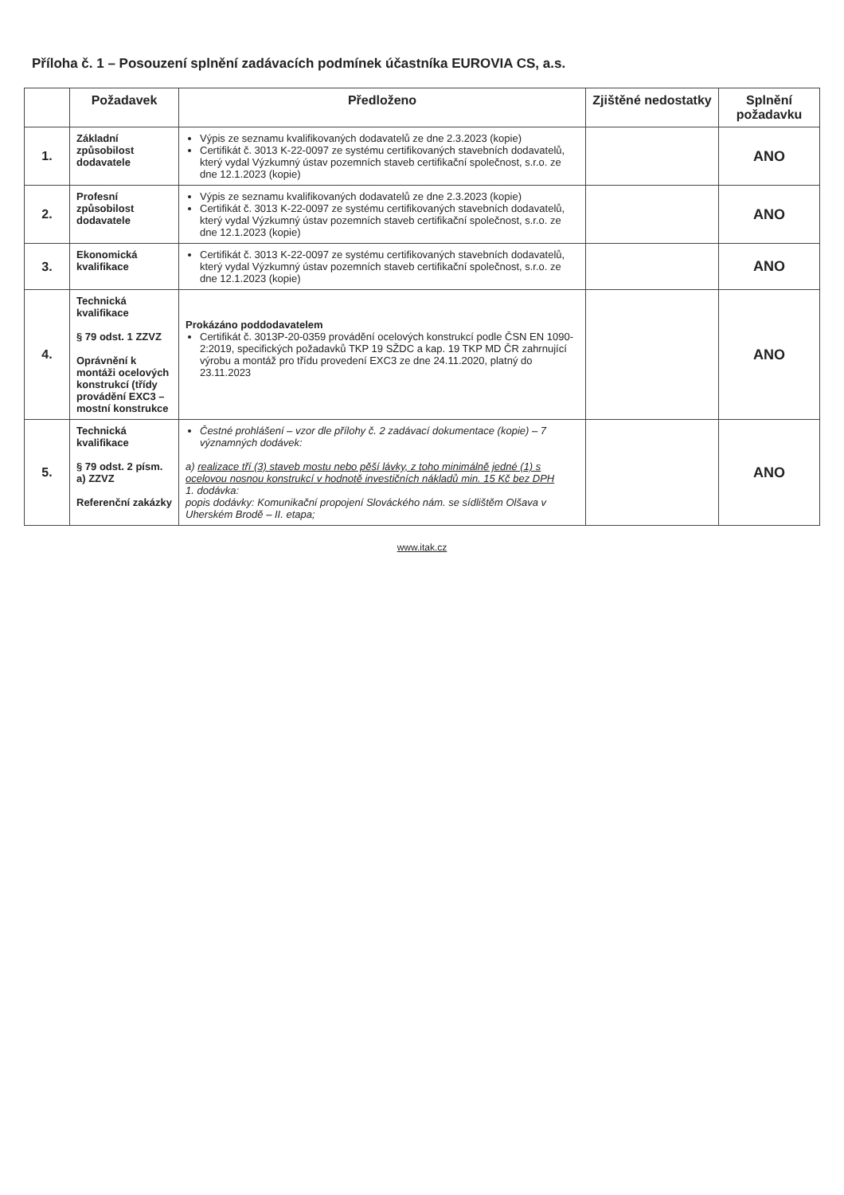Příloha č. 1 – Posouzení splnění zadávacích podmínek účastníka EUROVIA CS, a.s.
| | Požadavek | Předloženo | Zjištěné nedostatky | Splnění požadavku |
| --- | --- | --- | --- | --- |
| 1. | Základní způsobilost dodavatele | Výpis ze seznamu kvalifikovaných dodavatelů ze dne 2.3.2023 (kopie) Certifikát č. 3013 K-22-0097 ze systému certifikovaných stavebních dodavatelů, který vydal Výzkumný ústav pozemních staveb certifikační společnost, s.r.o. ze dne 12.1.2023 (kopie) | | ANO |
| 2. | Profesní způsobilost dodavatele | Výpis ze seznamu kvalifikovaných dodavatelů ze dne 2.3.2023 (kopie) Certifikát č. 3013 K-22-0097 ze systému certifikovaných stavebních dodavatelů, který vydal Výzkumný ústav pozemních staveb certifikační společnost, s.r.o. ze dne 12.1.2023 (kopie) | | ANO |
| 3. | Ekonomická kvalifikace | Certifikát č. 3013 K-22-0097 ze systému certifikovaných stavebních dodavatelů, který vydal Výzkumný ústav pozemních staveb certifikační společnost, s.r.o. ze dne 12.1.2023 (kopie) | | ANO |
| 4. | Technická kvalifikace § 79 odst. 1 ZZVZ Oprávnění k montáži ocelových konstrukcí (třídy provádění EXC3 – mostní konstrukce | Prokázáno poddodavatelem Certifikát č. 3013P-20-0359 provádění ocelových konstrukcí podle ČSN EN 1090-2:2019, specifických požadavků TKP 19 SŽDC a kap. 19 TKP MD ČR zahrnující výrobu a montáž pro třídu provedení EXC3 ze dne 24.11.2020, platný do 23.11.2023 | | ANO |
| 5. | Technická kvalifikace § 79 odst. 2 písm. a) ZZVZ Referenční zakázky | Čestné prohlášení – vzor dle přílohy č. 2 zadávací dokumentace (kopie) – 7 významných dodávek: a) realizace tří (3) staveb mostu nebo pěší lávky, z toho minimálně jedné (1) s ocelovou nosnou konstrukcí v hodnotě investičních nákladů min. 15 Kč bez DPH 1. dodávka: popis dodávky: Komunikační propojení Slováckého nám. se sídlištěm Olšava v Uherském Brodě – II. etapa; | | ANO |
www.itak.cz